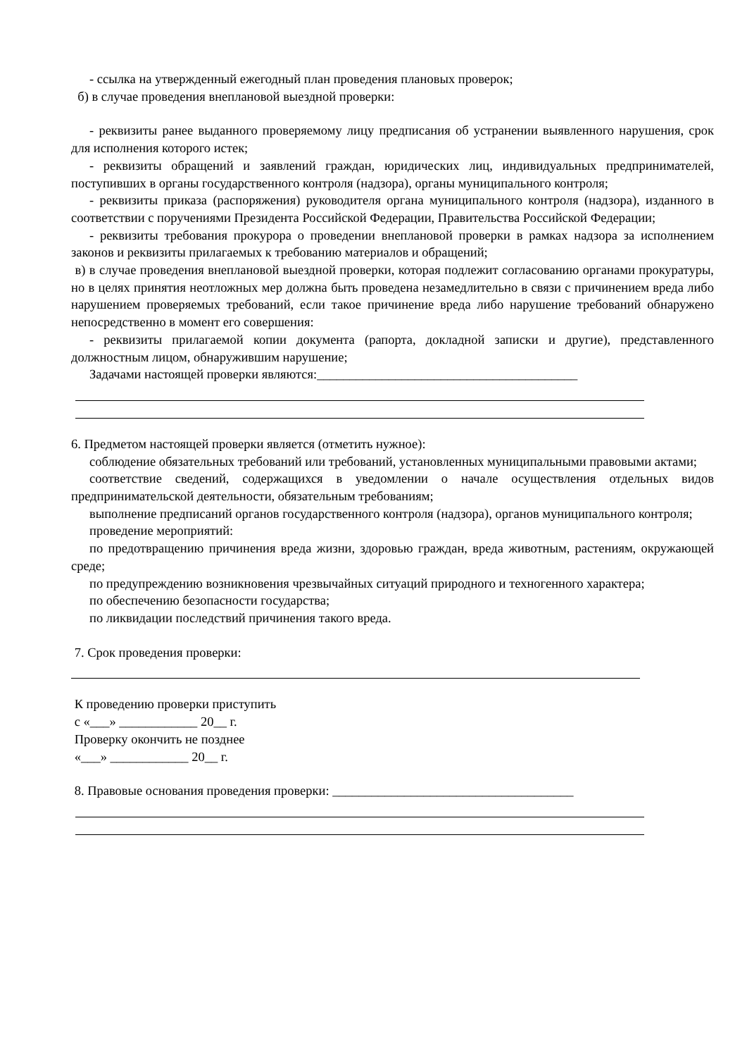- ссылка на утвержденный ежегодный план проведения плановых проверок;
б) в случае проведения внеплановой выездной проверки:
- реквизиты ранее выданного проверяемому лицу предписания об устранении выявленного нарушения, срок для исполнения которого истек;
- реквизиты обращений и заявлений граждан, юридических лиц, индивидуальных предпринимателей, поступивших в органы государственного контроля (надзора), органы муниципального контроля;
- реквизиты приказа (распоряжения) руководителя органа муниципального контроля (надзора), изданного в соответствии с поручениями Президента Российской Федерации, Правительства Российской Федерации;
- реквизиты требования прокурора о проведении внеплановой проверки в рамках надзора за исполнением законов и реквизиты прилагаемых к требованию материалов и обращений;
в) в случае проведения внеплановой выездной проверки, которая подлежит согласованию органами прокуратуры, но в целях принятия неотложных мер должна быть проведена незамедлительно в связи с причинением вреда либо нарушением проверяемых требований, если такое причинение вреда либо нарушение требований обнаружено непосредственно в момент его совершения:
- реквизиты прилагаемой копии документа (рапорта, докладной записки и другие), представленного должностным лицом, обнаружившим нарушение;
Задачами настоящей проверки являются:________________________________________
6. Предметом настоящей проверки является (отметить нужное):
соблюдение обязательных требований или требований, установленных муниципальными правовыми актами;
соответствие сведений, содержащихся в уведомлении о начале осуществления отдельных видов предпринимательской деятельности, обязательным требованиям;
выполнение предписаний органов государственного контроля (надзора), органов муниципального контроля;
проведение мероприятий:
по предотвращению причинения вреда жизни, здоровью граждан, вреда животным, растениям, окружающей среде;
по предупреждению возникновения чрезвычайных ситуаций природного и техногенного характера;
по обеспечению безопасности государства;
по ликвидации последствий причинения такого вреда.
7. Срок проведения проверки:
К проведению проверки приступить
с «___» ____________ 20__ г.
Проверку окончить не позднее
«___» ____________ 20__ г.
8. Правовые основания проведения проверки: _____________________________________